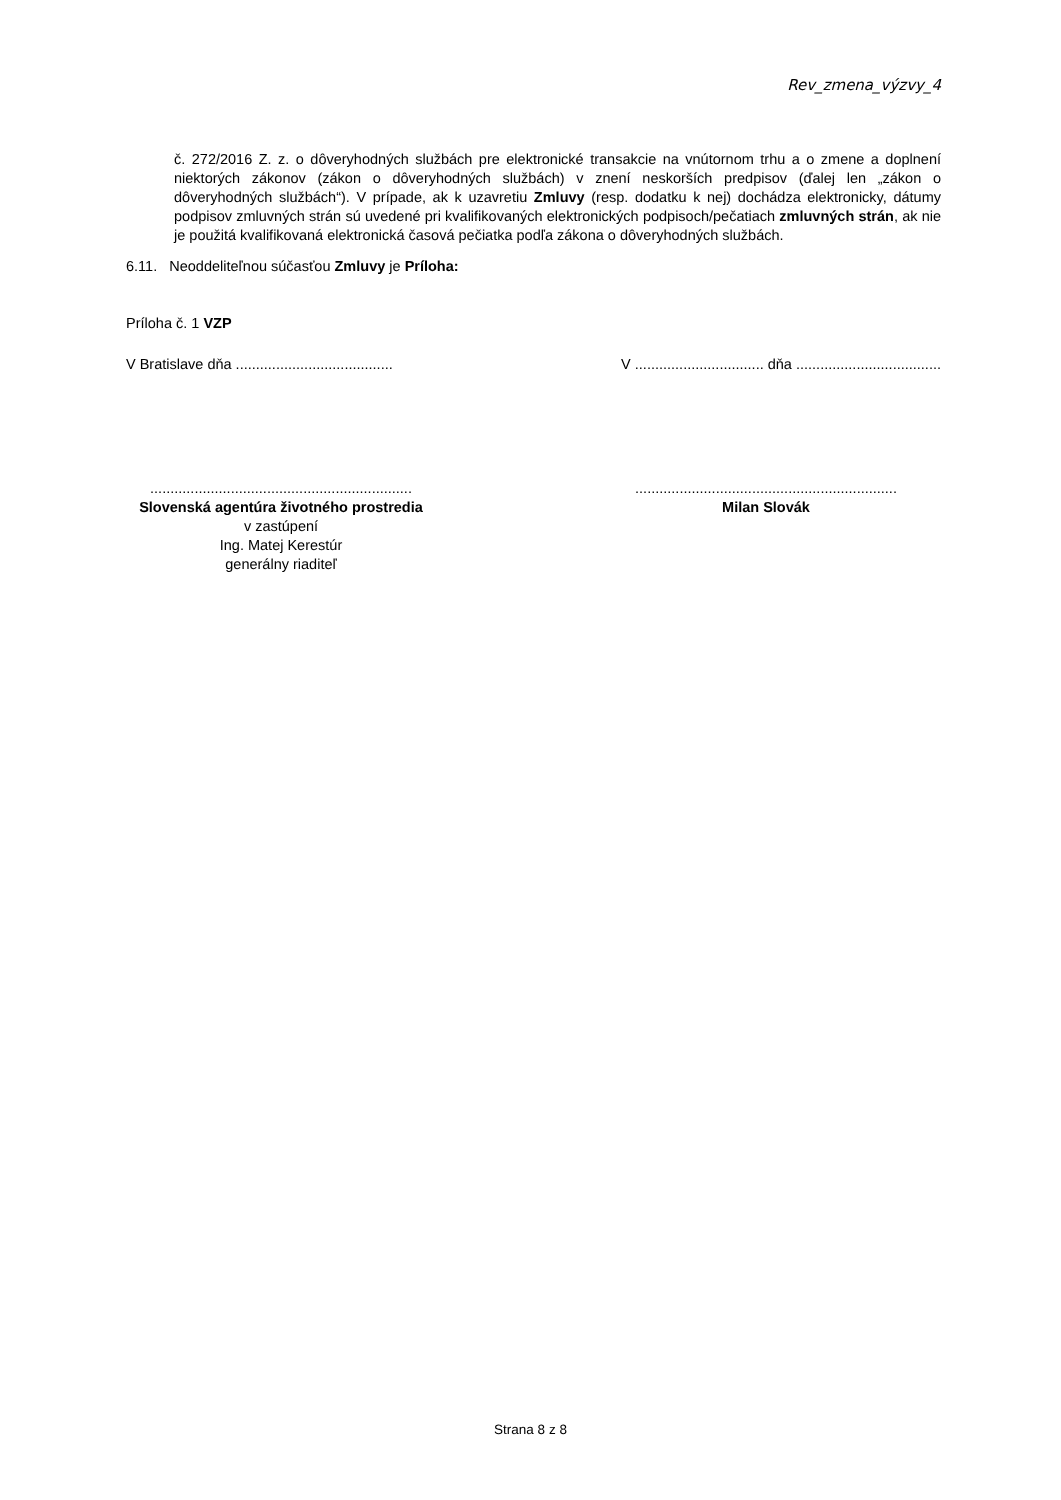Rev_zmena_výzvy_4
č. 272/2016 Z. z. o dôveryhodných službách pre elektronické transakcie na vnútornom trhu a o zmene a doplnení niektorých zákonov (zákon o dôveryhodných službách) v znení neskorších predpisov (ďalej len „zákon o dôveryhodných službách“). V prípade, ak k uzavretiu Zmluvy (resp. dodatku k nej) dochádza elektronicky, dátumy podpisov zmluvných strán sú uvedené pri kvalifikovaných elektronických podpisoch/pečatiach zmluvných strán, ak nie je použitá kvalifikovaná elektronická časová pečiatka podľa zákona o dôveryhodných službách.
6.11. Neoddeliteľnou súčasťou Zmluvy je Príloha:
Príloha č. 1 VZP
V Bratislave dňa ....................................... V ................................ dňa ....................................
.................................................................
Slovenská agentúra životného prostredia
v zastúpení
Ing. Matej Kerestúr
generálny riaditeľ
.................................................................
Milan Slovák
Strana 8 z 8